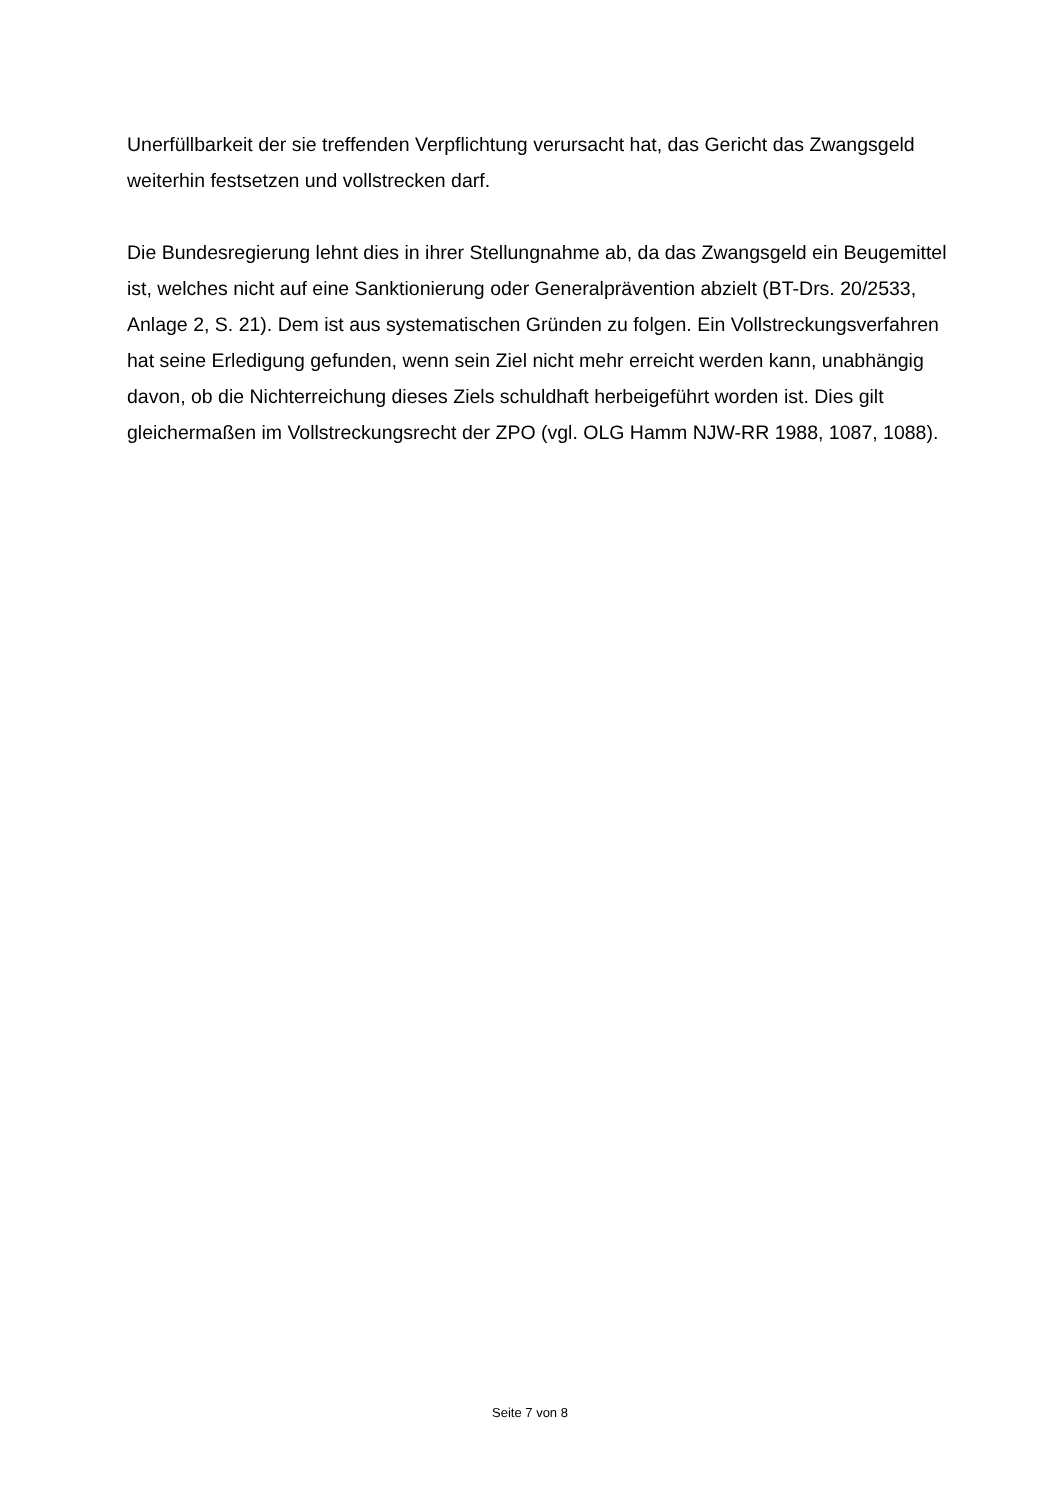Unerfüllbarkeit der sie treffenden Verpflichtung verursacht hat, das Gericht das Zwangsgeld weiterhin festsetzen und vollstrecken darf.
Die Bundesregierung lehnt dies in ihrer Stellungnahme ab, da das Zwangsgeld ein Beugemittel ist, welches nicht auf eine Sanktionierung oder Generalprävention abzielt (BT-Drs. 20/2533, Anlage 2, S. 21). Dem ist aus systematischen Gründen zu folgen. Ein Vollstreckungsverfahren hat seine Erledigung gefunden, wenn sein Ziel nicht mehr erreicht werden kann, unabhängig davon, ob die Nichterreichung dieses Ziels schuldhaft herbeigeführt worden ist. Dies gilt gleichermaßen im Vollstreckungsrecht der ZPO (vgl. OLG Hamm NJW-RR 1988, 1087, 1088).
Seite 7 von 8